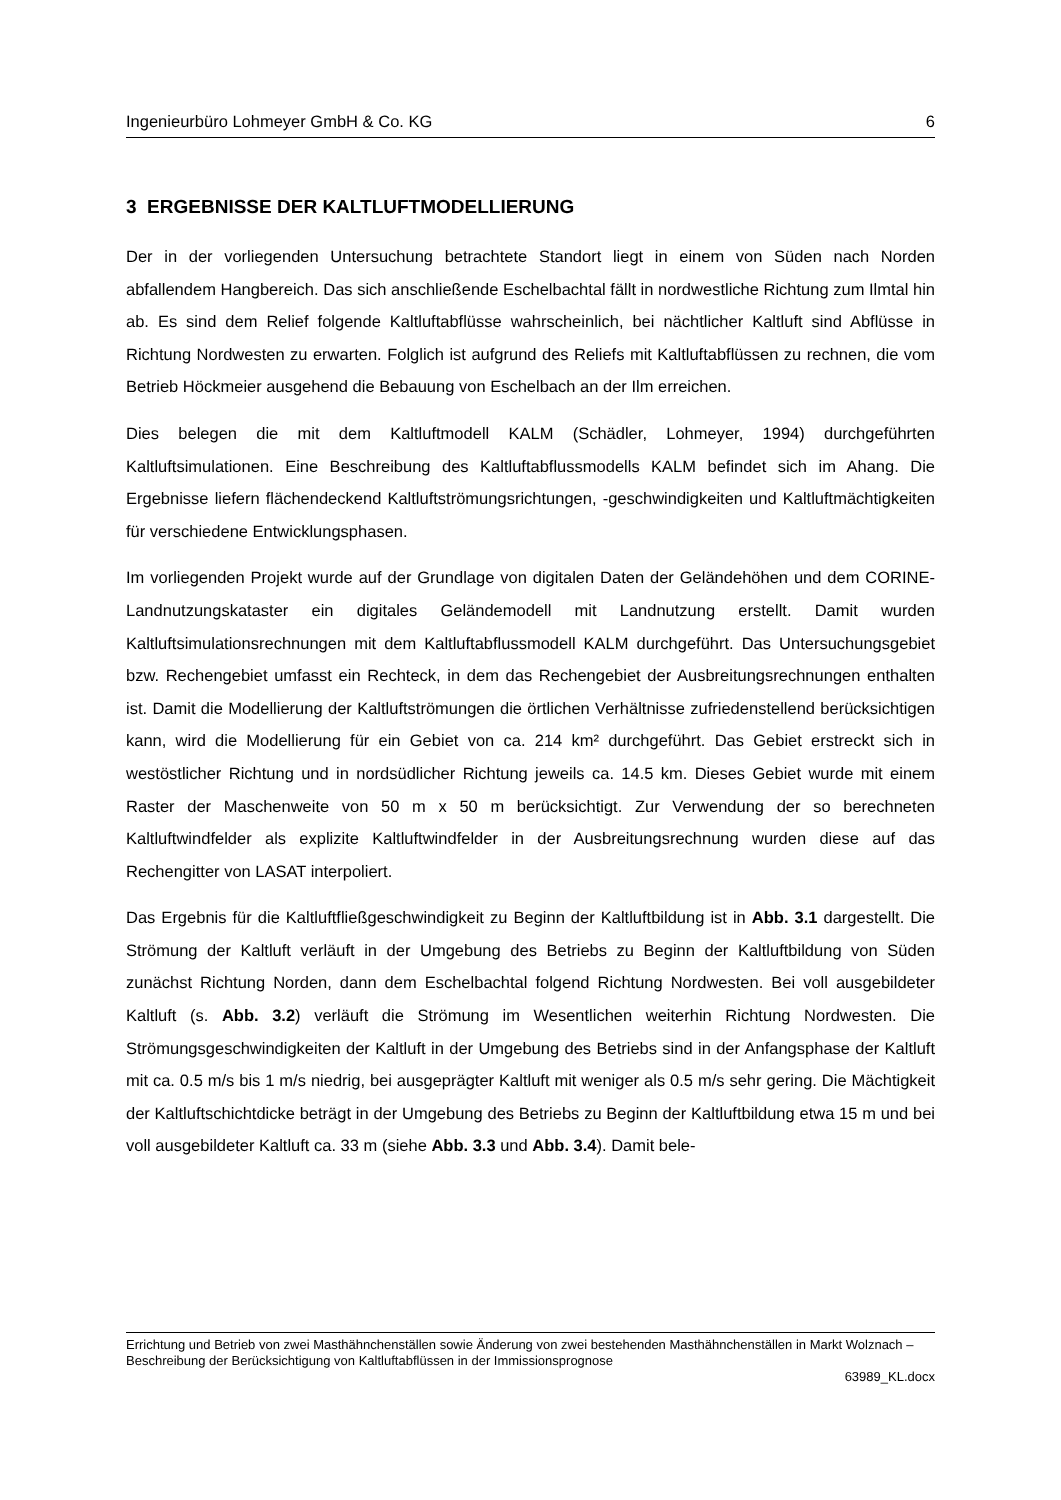Ingenieurbüro Lohmeyer GmbH & Co. KG 6
3 ERGEBNISSE DER KALTLUFTMODELLIERUNG
Der in der vorliegenden Untersuchung betrachtete Standort liegt in einem von Süden nach Norden abfallendem Hangbereich. Das sich anschließende Eschelbachtal fällt in nordwestliche Richtung zum Ilmtal hin ab. Es sind dem Relief folgende Kaltluftabflüsse wahrscheinlich, bei nächtlicher Kaltluft sind Abflüsse in Richtung Nordwesten zu erwarten. Folglich ist aufgrund des Reliefs mit Kaltluftabflüssen zu rechnen, die vom Betrieb Höckmeier ausgehend die Bebauung von Eschelbach an der Ilm erreichen.
Dies belegen die mit dem Kaltluftmodell KALM (Schädler, Lohmeyer, 1994) durchgeführten Kaltluftsimulationen. Eine Beschreibung des Kaltluftabflussmodells KALM befindet sich im Ahang. Die Ergebnisse liefern flächendeckend Kaltluftströmungsrichtungen, -geschwindigkeiten und Kaltluftmächtigkeiten für verschiedene Entwicklungsphasen.
Im vorliegenden Projekt wurde auf der Grundlage von digitalen Daten der Geländehöhen und dem CORINE-Landnutzungskataster ein digitales Geländemodell mit Landnutzung erstellt. Damit wurden Kaltluftsimulationsrechnungen mit dem Kaltluftabflussmodell KALM durchgeführt. Das Untersuchungsgebiet bzw. Rechengebiet umfasst ein Rechteck, in dem das Rechengebiet der Ausbreitungsrechnungen enthalten ist. Damit die Modellierung der Kaltluftströmungen die örtlichen Verhältnisse zufriedenstellend berücksichtigen kann, wird die Modellierung für ein Gebiet von ca. 214 km² durchgeführt. Das Gebiet erstreckt sich in westöstlicher Richtung und in nordsüdlicher Richtung jeweils ca. 14.5 km. Dieses Gebiet wurde mit einem Raster der Maschenweite von 50 m x 50 m berücksichtigt. Zur Verwendung der so berechneten Kaltluftwindfelder als explizite Kaltluftwindfelder in der Ausbreitungsrechnung wurden diese auf das Rechengitter von LASAT interpoliert.
Das Ergebnis für die Kaltluftfließgeschwindigkeit zu Beginn der Kaltluftbildung ist in Abb. 3.1 dargestellt. Die Strömung der Kaltluft verläuft in der Umgebung des Betriebs zu Beginn der Kaltluftbildung von Süden zunächst Richtung Norden, dann dem Eschelbachtal folgend Richtung Nordwesten. Bei voll ausgebildeter Kaltluft (s. Abb. 3.2) verläuft die Strömung im Wesentlichen weiterhin Richtung Nordwesten. Die Strömungsgeschwindigkeiten der Kaltluft in der Umgebung des Betriebs sind in der Anfangsphase der Kaltluft mit ca. 0.5 m/s bis 1 m/s niedrig, bei ausgeprägter Kaltluft mit weniger als 0.5 m/s sehr gering. Die Mächtigkeit der Kaltluftschichtdicke beträgt in der Umgebung des Betriebs zu Beginn der Kaltluftbildung etwa 15 m und bei voll ausgebildeter Kaltluft ca. 33 m (siehe Abb. 3.3 und Abb. 3.4). Damit bele-
Errichtung und Betrieb von zwei Masthähnchenställen sowie Änderung von zwei bestehenden Masthähnchenställen in Markt Wolznach – Beschreibung der Berücksichtigung von Kaltluftabflüssen in der Immissionsprognose
63989_KL.docx